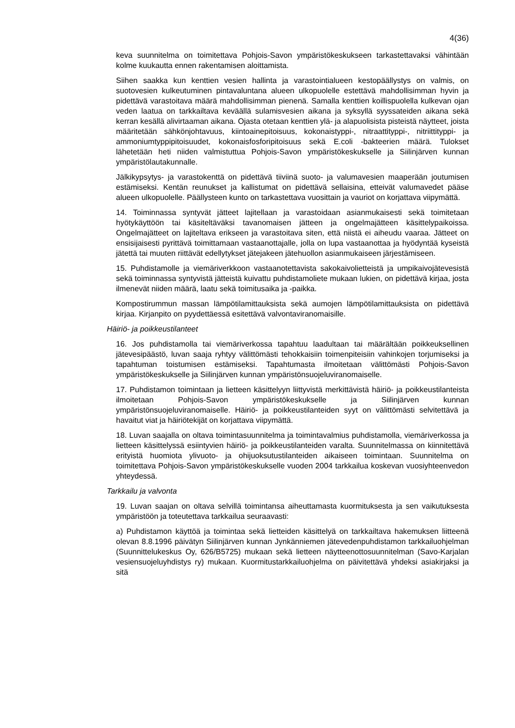4(36)
keva suunnitelma on toimitettava Pohjois-Savon ympäristökeskukseen tarkastettavaksi vähintään kolme kuukautta ennen rakentamisen aloittamista.
Siihen saakka kun kenttien vesien hallinta ja varastointialueen kestopäällystys on valmis, on suotovesien kulkeutuminen pintavaluntana alueen ulkopuolelle estettävä mahdollisimman hyvin ja pidettävä varastoitava määrä mahdollisimman pienenä. Samalla kenttien koillispuolella kulkevan ojan veden laatua on tarkkailtava keväällä sulamisvesien aikana ja syksyllä syyssateiden aikana sekä kerran kesällä alivirtaaman aikana. Ojasta otetaan kenttien ylä- ja alapuolisista pisteistä näytteet, joista määritetään sähkönjohtavuus, kiintoainepitoisuus, kokonaistyppi-, nitraattityppi-, nitriittityppi- ja ammoniumtyppipitoisuudet, kokonaisfosforipitoisuus sekä E.coli -bakteerien määrä. Tulokset lähetetään heti niiden valmistuttua Pohjois-Savon ympäristökeskukselle ja Siilinjärven kunnan ympäristölautakunnalle.
Jälkikypsytys- ja varastokenttä on pidettävä tiiviinä suoto- ja valumavesien maaperään joutumisen estämiseksi. Kentän reunukset ja kallistumat on pidettävä sellaisina, etteivät valumavedet pääse alueen ulkopuolelle. Päällysteen kunto on tarkastettava vuosittain ja vauriot on korjattava viipymättä.
14. Toiminnassa syntyvät jätteet lajitellaan ja varastoidaan asianmukaisesti sekä toimitetaan hyötykäyttöön tai käsiteltäväksi tavanomaisen jätteen ja ongelmajätteen käsittelypaikoissa. Ongelmajätteet on lajiteltava erikseen ja varastoitava siten, että niistä ei aiheudu vaaraa. Jätteet on ensisijaisesti pyrittävä toimittamaan vastaanottajalle, jolla on lupa vastaanottaa ja hyödyntää kyseistä jätettä tai muuten riittävät edellytykset jätejakeen jätehuollon asianmukaiseen järjestämiseen.
15. Puhdistamolle ja viemäriverkkoon vastaanotettavista sakokaivolietteistä ja umpikaivojätevesistä sekä toiminnassa syntyvistä jätteistä kuivattu puhdistamoliete mukaan lukien, on pidettävä kirjaa, josta ilmenevät niiden määrä, laatu sekä toimitusaika ja -paikka.
Kompostirummun massan lämpötilamittauksista sekä aumojen lämpötilamittauksista on pidettävä kirjaa. Kirjanpito on pyydettäessä esitettävä valvontaviranomaisille.
Häiriö- ja poikkeustilanteet
16. Jos puhdistamolla tai viemäriverkossa tapahtuu laadultaan tai määrältään poikkeuksellinen jätevesipäästö, luvan saaja ryhtyy välittömästi tehokkaisiin toimenpiteisiin vahinkojen torjumiseksi ja tapahtuman toistumisen estämiseksi. Tapahtumasta ilmoitetaan välittömästi Pohjois-Savon ympäristökeskukselle ja Siilinjärven kunnan ympäristönsuojeluviranomaiselle.
17. Puhdistamon toimintaan ja lietteen käsittelyyn liittyvistä merkittävistä häiriö- ja poikkeustilanteista ilmoitetaan Pohjois-Savon ympäristökeskukselle ja Siilinjärven kunnan ympäristönsuojeluviranomaiselle. Häiriö- ja poikkeustilanteiden syyt on välittömästi selvitettävä ja havaitut viat ja häiriötekijät on korjattava viipymättä.
18. Luvan saajalla on oltava toimintasuunnitelma ja toimintavalmius puhdistamolla, viemäriverkossa ja lietteen käsittelyssä esiintyvien häiriö- ja poikkeustilanteiden varalta. Suunnitelmassa on kiinnitettävä erityistä huomiota ylivuoto- ja ohijuoksutustilanteiden aikaiseen toimintaan. Suunnitelma on toimitettava Pohjois-Savon ympäristökeskukselle vuoden 2004 tarkkailua koskevan vuosiyhteenvedon yhteydessä.
Tarkkailu ja valvonta
19. Luvan saajan on oltava selvillä toimintansa aiheuttamasta kuormituksesta ja sen vaikutuksesta ympäristöön ja toteutettava tarkkailua seuraavasti:
a) Puhdistamon käyttöä ja toimintaa sekä lietteiden käsittelyä on tarkkailtava hakemuksen liitteenä olevan 8.8.1996 päivätyn Siilinjärven kunnan Jynkänniemen jätevedenpuhdistamon tarkkailuohjelman (Suunnittelukeskus Oy, 626/B5725) mukaan sekä lietteen näytteenottosuunnitelman (Savo-Karjalan vesiensuojeluyhdistys ry) mukaan. Kuormitustarkkailuohjelma on päivitettävä yhdeksi asiakirjaksi ja sitä